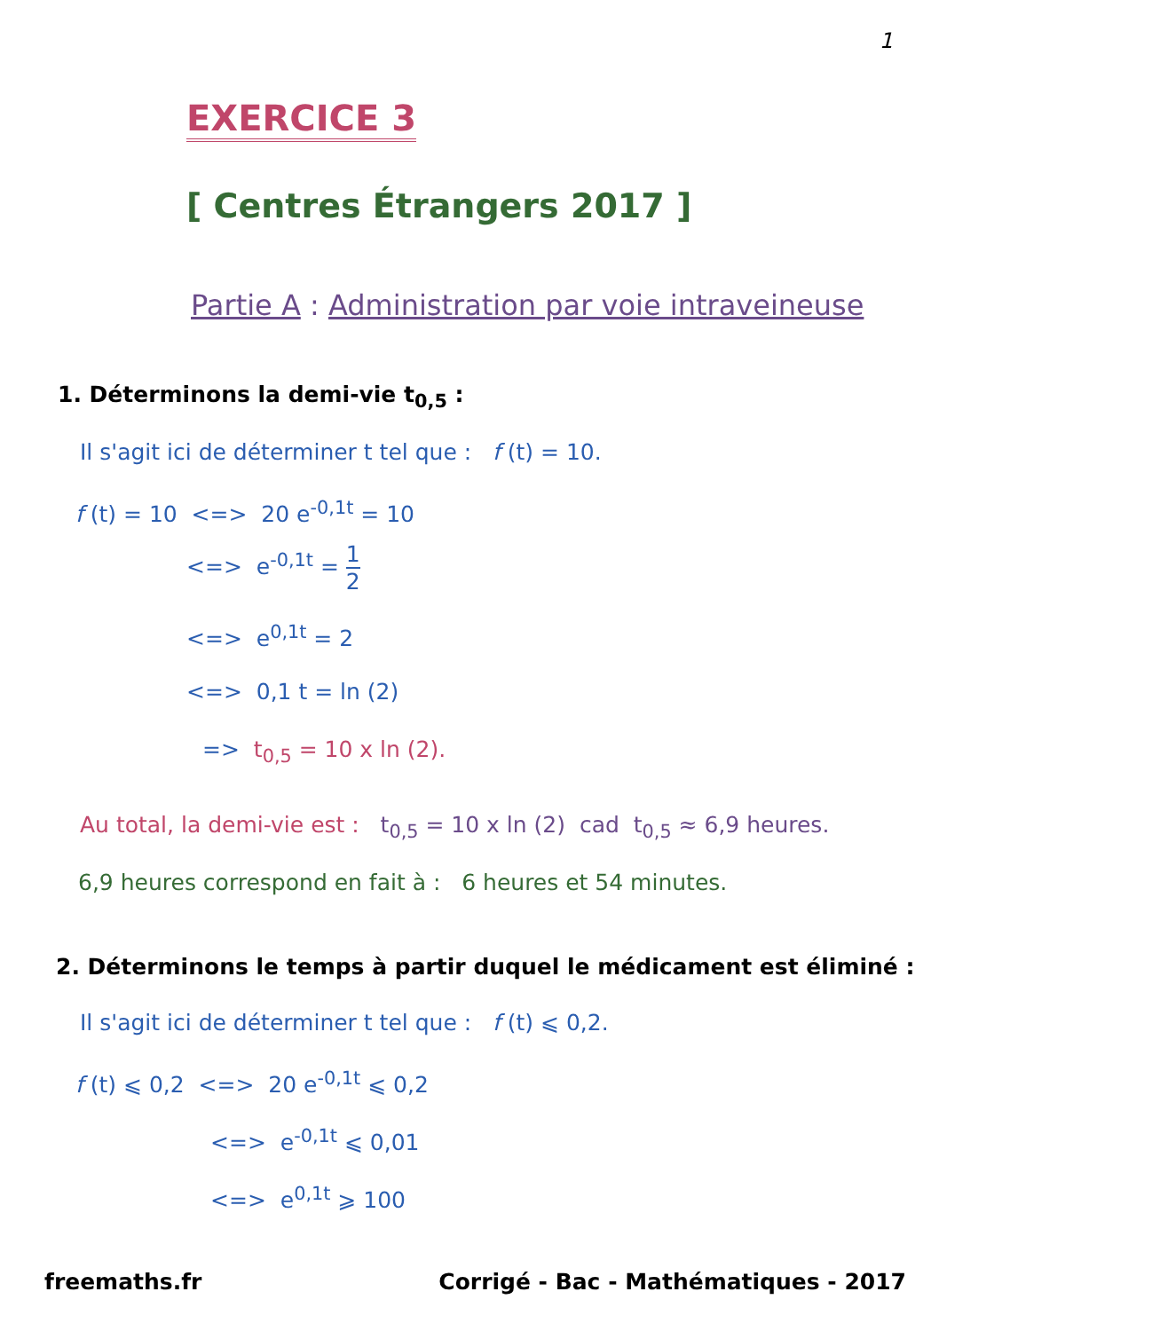1
EXERCICE 3
[ Centres Étrangers 2017 ]
Partie A : Administration par voie intraveineuse
1. Déterminons la demi-vie t<sub>0,5</sub> :
Il s'agit ici de déterminer t tel que : f (t) = 10.
f (t) = 10 <=> 20 e<sup>-0,1t</sup> = 10
<=> e<sup>-0,1t</sup> = 1 2
<=> e<sup>0,1t</sup> = 2
<=> 0,1 t = ln (2)
=> t<sub>0,5</sub> = 10 x ln (2).
Au total, la demi-vie est : t<sub>0,5</sub> = 10 x ln (2) cad t<sub>0,5</sub> ≈ 6,9 heures.
6,9 heures correspond en fait à : 6 heures et 54 minutes.
2. Déterminons le temps à partir duquel le médicament est éliminé :
Il s'agit ici de déterminer t tel que : f (t) ⩽ 0,2.
f (t) ⩽ 0,2 <=> 20 e<sup>-0,1t</sup> ⩽ 0,2
<=> e<sup>-0,1t</sup> ⩽ 0,01
<=> e<sup>0,1t</sup> ⩾ 100
freemaths.fr
Corrigé - Bac - Mathématiques - 2017